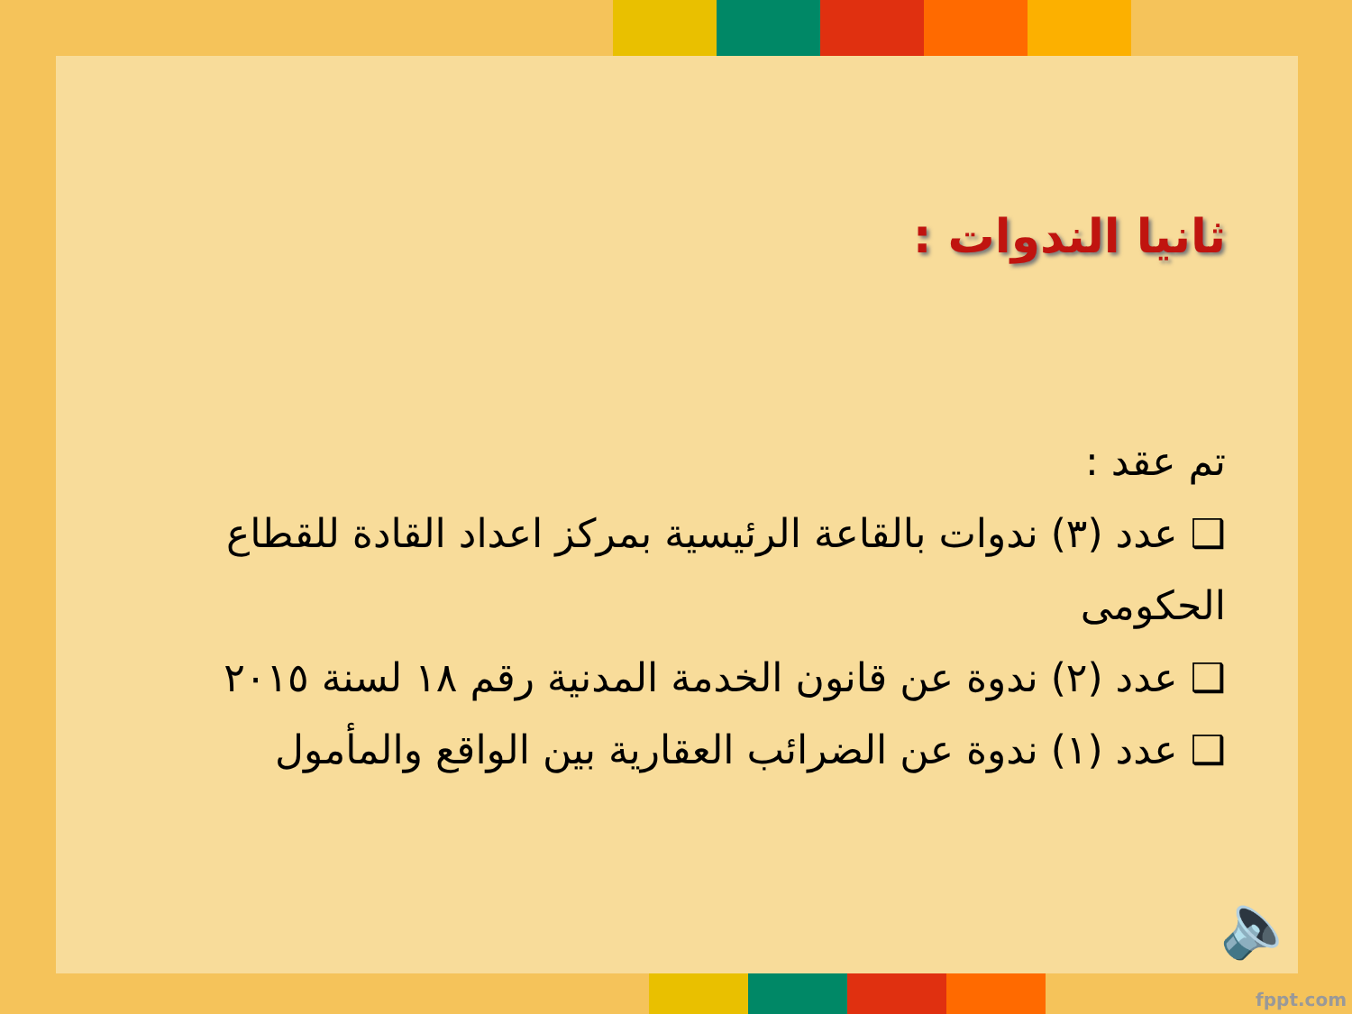ثانيا الندوات :
تم عقد :
❑ عدد (٣) ندوات بالقاعة الرئيسية بمركز اعداد القادة للقطاع الحكومى
❑ عدد (٢) ندوة عن قانون الخدمة المدنية رقم ١٨ لسنة ٢٠١٥
❑ عدد (١) ندوة عن الضرائب العقارية بين الواقع والمأمول
🔈
fppt.com